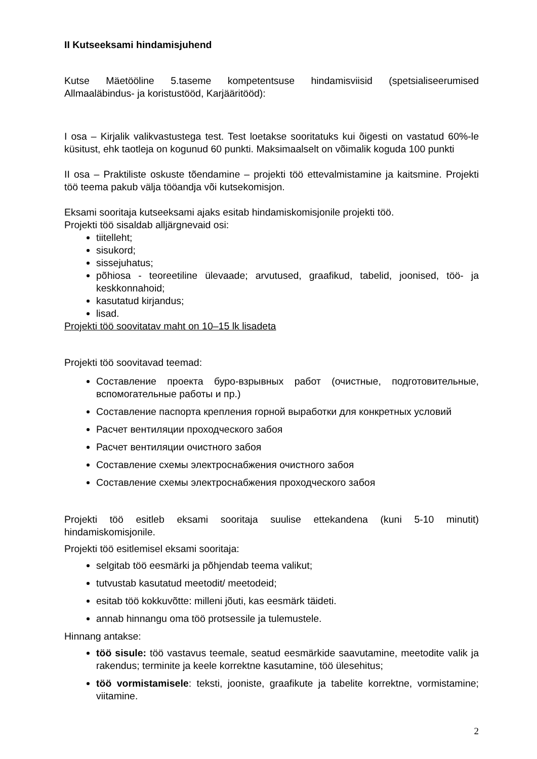II Kutseeksami hindamisjuhend
Kutse Mäetööline 5.taseme kompetentsuse hindamisviisid (spetsialiseerumised Allmaaläbindus- ja koristustööd, Karjääritööd):
I osa – Kirjalik valikvastustega test. Test loetakse sooritatuks kui õigesti on vastatud 60%-le küsitust, ehk taotleja on kogunud 60 punkti. Maksimaalselt on võimalik koguda 100 punkti
II osa – Praktiliste oskuste tõendamine – projekti töö ettevalmistamine ja kaitsmine. Projekti töö teema pakub välja tööandja või kutsekomisjon.
Eksami sooritaja kutseeksami ajaks esitab hindamiskomisjonile projekti töö.
Projekti töö sisaldab alljärgnevaid osi:
tiitelleht;
sisukord;
sissejuhatus;
põhiosa - teoreetiline ülevaade; arvutused, graafikud, tabelid, joonised, töö- ja keskkonnahoid;
kasutatud kirjandus;
lisad.
Projekti töö soovitatav maht on 10–15 lk lisadeta
Projekti töö soovitavad teemad:
Составление проекта буро-взрывных работ (очистные, подготовительные, вспомогательные работы и пр.)
Составление паспорта крепления горной выработки для конкретных условий
Расчет вентиляции проходческого забоя
Расчет вентиляции очистного забоя
Составление схемы электроснабжения очистного забоя
Составление схемы электроснабжения проходческого забоя
Projekti töö esitleb eksami sooritaja suulise ettekandena (kuni 5-10 minutit) hindamiskomisjonile.
Projekti töö esitlemisel eksami sooritaja:
selgitab töö eesmärki ja põhjendab teema valikut;
tutvustab kasutatud meetodit/ meetodeid;
esitab töö kokkuvõtte: milleni jõuti, kas eesmärk täideti.
annab hinnangu oma töö protsessile ja tulemustele.
Hinnang antakse:
töö sisule: töö vastavus teemale, seatud eesmärkide saavutamine, meetodite valik ja rakendus; terminite ja keele korrektne kasutamine, töö ülesehitus;
töö vormistamisele: teksti, jooniste, graafikute ja tabelite korrektne, vormistamine; viitamine.
2